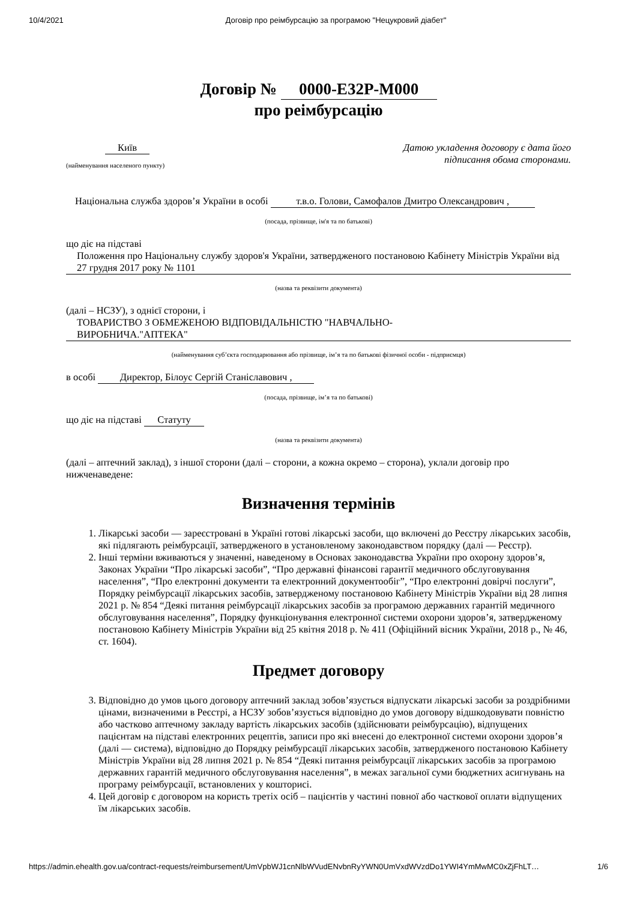10/4/2021 Договір про реімбурсацію за програмою "Нецукровий діабет"
Договір № 0000-E32P-M000
про реімбурсацію
Київ
(найменування населеного пункту)
Датою укладення договору є дата його
підписання обома сторонами.
Національна служба здоров’я України в особі т.в.о. Голови, Самофалов Дмитро Олександрович ,
(посада, прізвище, ім'я та по батькові)
що діє на підставі
Положення про Національну службу здоров'я України, затвердженого постановою Кабінету Міністрів України від 27 грудня 2017 року № 1101
(назва та реквізити документа)
(далі – НСЗУ), з однієї сторони, і
ТОВАРИСТВО З ОБМЕЖЕНОЮ ВІДПОВІДАЛЬНІСТЮ "НАВЧАЛЬНО-ВИРОБНИЧА."АПТЕКА"
(найменування суб’єкта господарювання або прізвище, ім’я та по батькові фізичної особи - підприємця)
в особі Директор, Білоус Сергій Станіславович ,
(посада, прізвище, ім’я та по батькові)
що діє на підставі Статуту
(назва та реквізити документа)
(далі – аптечний заклад), з іншої сторони (далі – сторони, а кожна окремо – сторона), уклали договір про нижченаведене:
Визначення термінів
1. Лікарські засоби — зареєстровані в Україні готові лікарські засоби, що включені до Реєстру лікарських засобів, які підлягають реімбурсації, затвердженого в установленому законодавством порядку (далі — Реєстр).
2. Інші терміни вживаються у значенні, наведеному в Основах законодавства України про охорону здоров’я, Законах України “Про лікарські засоби”, “Про державні фінансові гарантії медичного обслуговування населення”, “Про електронні документи та електронний документообіг”, “Про електронні довірчі послуги”, Порядку реімбурсації лікарських засобів, затвердженому постановою Кабінету Міністрів України від 28 липня 2021 р. № 854 “Деякі питання реімбурсації лікарських засобів за програмою державних гарантій медичного обслуговування населення”, Порядку функціонування електронної системи охорони здоров’я, затвердженому постановою Кабінету Міністрів України від 25 квітня 2018 р. № 411 (Офіційний вісник України, 2018 р., № 46, ст. 1604).
Предмет договору
3. Відповідно до умов цього договору аптечний заклад зобов’язується відпускати лікарські засоби за роздрібними цінами, визначеними в Реєстрі, а НСЗУ зобов’язується відповідно до умов договору відшкодовувати повністю або частково аптечному закладу вартість лікарських засобів (здійснювати реімбурсацію), відпущених пацієнтам на підставі електронних рецептів, записи про які внесені до електронної системи охорони здоров’я (далі — система), відповідно до Порядку реімбурсації лікарських засобів, затвердженого постановою Кабінету Міністрів України від 28 липня 2021 р. № 854 “Деякі питання реімбурсації лікарських засобів за програмою державних гарантій медичного обслуговування населення”, в межах загальної суми бюджетних асигнувань на програму реімбурсації, встановлених у кошторисі.
4. Цей договір є договором на користь третіх осіб – пацієнтів у частині повної або часткової оплати відпущених їм лікарських засобів.
https://admin.ehealth.gov.ua/contract-requests/reimbursement/UmVpbWJ1cnNlbWVudENvbnRyYWN0UmVxdWVzdDo1YWI4YmMwMC0xZjFhLT… 1/6